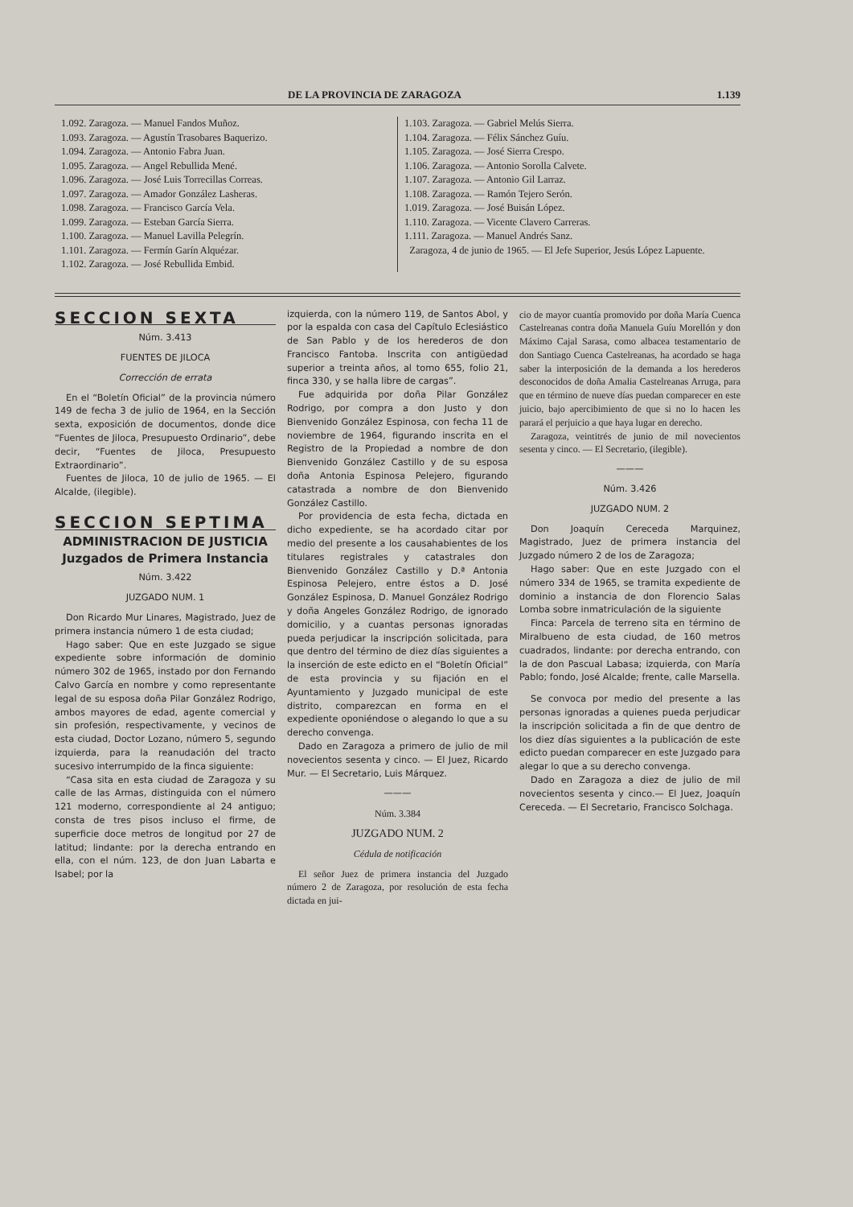DE LA PROVINCIA DE ZARAGOZA 1.139
1.092. Zaragoza. — Manuel Fandos Muñoz.
1.093. Zaragoza. — Agustín Trasobares Baquerizo.
1.094. Zaragoza. — Antonio Fabra Juan.
1.095. Zaragoza. — Angel Rebullida Mené.
1.096. Zaragoza. — José Luis Torrecillas Correas.
1.097. Zaragoza. — Amador González Lasheras.
1.098. Zaragoza. — Francisco García Vela.
1.099. Zaragoza. — Esteban García Sierra.
1.100. Zaragoza. — Manuel Lavilla Pelegrín.
1.101. Zaragoza. — Fermín Garín Alquézar.
1.102. Zaragoza. — José Rebullida Embid.
1.103. Zaragoza. — Gabriel Melús Sierra.
1.104. Zaragoza. — Félix Sánchez Guíu.
1.105. Zaragoza. — José Sierra Crespo.
1.106. Zaragoza. — Antonio Sorolla Calvete.
1.107. Zaragoza. — Antonio Gil Larraz.
1.108. Zaragoza. — Ramón Tejero Serón.
1.019. Zaragoza. — José Buisán López.
1.110. Zaragoza. — Vicente Clavero Carreras.
1.111. Zaragoza. — Manuel Andrés Sanz.
Zaragoza, 4 de junio de 1965. — El Jefe Superior, Jesús López Lapuente.
SECCION SEXTA
Núm. 3.413
FUENTES DE JILOCA
Corrección de errata
En el “Boletín Oficial” de la provincia número 149 de fecha 3 de julio de 1964, en la Sección sexta, exposición de documentos, donde dice “Fuentes de Jiloca, Presupuesto Ordinario”, debe decir, “Fuentes de Jiloca, Presupuesto Extraordinario”.
Fuentes de Jiloca, 10 de julio de 1965. — El Alcalde, (ilegible).
SECCION SEPTIMA
ADMINISTRACION DE JUSTICIA
Juzgados de Primera Instancia
Núm. 3.422
JUZGADO NUM. 1
Don Ricardo Mur Linares, Magistrado, Juez de primera instancia número 1 de esta ciudad;
Hago saber: Que en este Juzgado se sigue expediente sobre información de dominio número 302 de 1965, instado por don Fernando Calvo García en nombre y como representante legal de su esposa doña Pilar González Rodrigo, ambos mayores de edad, agente comercial y sin profesión, respectivamente, y vecinos de esta ciudad, Doctor Lozano, número 5, segundo izquierda, para la reanudación del tracto sucesivo interrumpido de la finca siguiente:
“Casa sita en esta ciudad de Zaragoza y su calle de las Armas, distinguida con el número 121 moderno, correspondiente al 24 antiguo; consta de tres pisos incluso el firme, de superficie doce metros de longitud por 27 de latitud; lindante: por la derecha entrando en ella, con el núm. 123, de don Juan Labarta e Isabel; por la
izquierda, con la número 119, de Santos Abol, y por la espalda con casa del Capítulo Eclesiástico de San Pablo y de los herederos de don Francisco Fantoba. Inscrita con antigüedad superior a treinta años, al tomo 655, folio 21, finca 330, y se halla libre de cargas”.
Fue adquirida por doña Pilar González Rodrigo, por compra a don Justo y don Bienvenido González Espinosa, con fecha 11 de noviembre de 1964, figurando inscrita en el Registro de la Propiedad a nombre de don Bienvenido González Castillo y de su esposa doña Antonia Espinosa Pelejero, figurando catastrada a nombre de don Bienvenido González Castillo.
Por providencia de esta fecha, dictada en dicho expediente, se ha acordado citar por medio del presente a los causahabientes de los titulares registrales y catastrales don Bienvenido González Castillo y D.ª Antonia Espinosa Pelejero, entre éstos a D. José González Espinosa, D. Manuel González Rodrigo y doña Angeles González Rodrigo, de ignorado domicilio, y a cuantas personas ignoradas pueda perjudicar la inscripción solicitada, para que dentro del término de diez días siguientes a la inserción de este edicto en el “Boletín Oficial” de esta provincia y su fijación en el Ayuntamiento y Juzgado municipal de este distrito, comparezcan en forma en el expediente oponiéndose o alegando lo que a su derecho convenga.
Dado en Zaragoza a primero de julio de mil novecientos sesenta y cinco. — El Juez, Ricardo Mur. — El Secretario, Luis Márquez.
———
Núm. 3.384
JUZGADO NUM. 2
Cédula de notificación
El señor Juez de primera instancia del Juzgado número 2 de Zaragoza, por resolución de esta fecha dictada en jui-
cio de mayor cuantía promovido por doña María Cuenca Castelreanas contra doña Manuela Guíu Morellón y don Máximo Cajal Sarasa, como albacea testamentario de don Santiago Cuenca Castelreanas, ha acordado se haga saber la interposición de la demanda a los herederos desconocidos de doña Amalia Castelreanas Arruga, para que en término de nueve días puedan comparecer en este juicio, bajo apercibimiento de que si no lo hacen les parará el perjuicio a que haya lugar en derecho.
Zaragoza, veintitrés de junio de mil novecientos sesenta y cinco. — El Secretario, (ilegible).
———
Núm. 3.426
JUZGADO NUM. 2
Don Joaquín Cereceda Marquinez, Magistrado, Juez de primera instancia del Juzgado número 2 de los de Zaragoza;
Hago saber: Que en este Juzgado con el número 334 de 1965, se tramita expediente de dominio a instancia de don Florencio Salas Lomba sobre inmatriculación de la siguiente
Finca: Parcela de terreno sita en término de Miralbueno de esta ciudad, de 160 metros cuadrados, lindante: por derecha entrando, con la de don Pascual Labasa; izquierda, con María Pablo; fondo, José Alcalde; frente, calle Marsella.
Se convoca por medio del presente a las personas ignoradas a quienes pueda perjudicar la inscripción solicitada a fin de que dentro de los diez días siguientes a la publicación de este edicto puedan comparecer en este Juzgado para alegar lo que a su derecho convenga.
Dado en Zaragoza a diez de julio de mil novecientos sesenta y cinco.— El Juez, Joaquín Cereceda. — El Secretario, Francisco Solchaga.